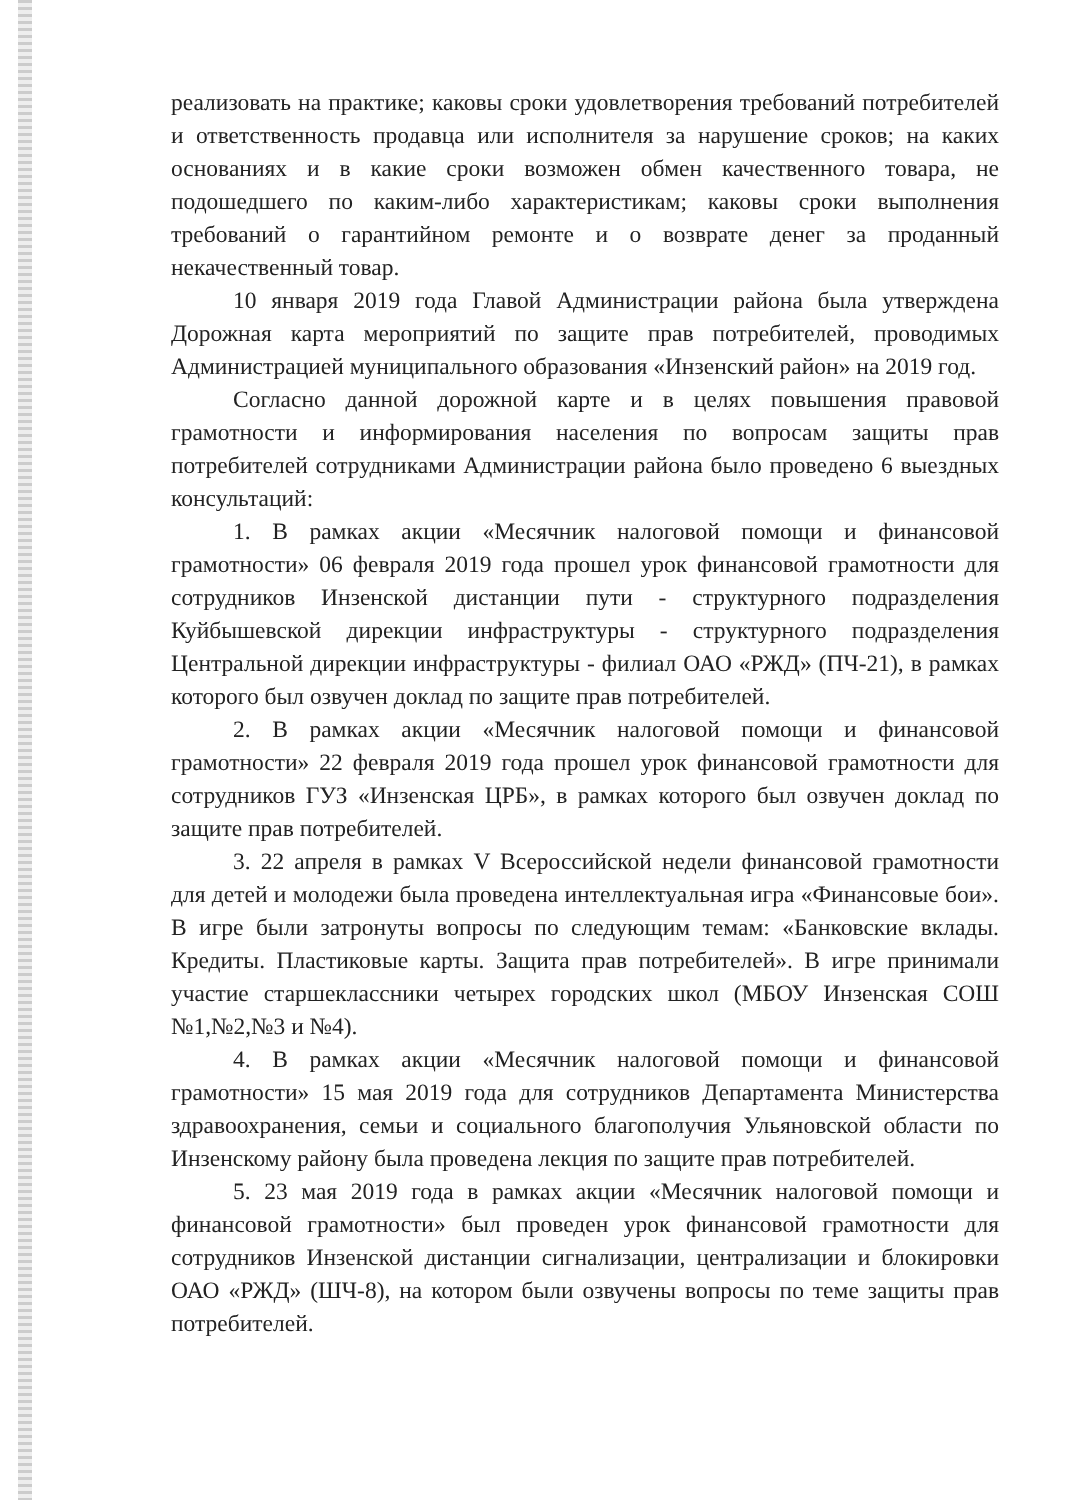реализовать на практике; каковы сроки удовлетворения требований потребителей и ответственность продавца или исполнителя за нарушение сроков; на каких основаниях и в какие сроки возможен обмен качественного товара, не подошедшего по каким-либо характеристикам; каковы сроки выполнения требований о гарантийном ремонте и о возврате денег за проданный некачественный товар.
10 января 2019 года Главой Администрации района была утверждена Дорожная карта мероприятий по защите прав потребителей, проводимых Администрацией муниципального образования «Инзенский район» на 2019 год.
Согласно данной дорожной карте и в целях повышения правовой грамотности и информирования населения по вопросам защиты прав потребителей сотрудниками Администрации района было проведено 6 выездных консультаций:
1. В рамках акции «Месячник налоговой помощи и финансовой грамотности» 06 февраля 2019 года прошел урок финансовой грамотности для сотрудников Инзенской дистанции пути - структурного подразделения Куйбышевской дирекции инфраструктуры - структурного подразделения Центральной дирекции инфраструктуры - филиал ОАО «РЖД» (ПЧ-21), в рамках которого был озвучен доклад по защите прав потребителей.
2. В рамках акции «Месячник налоговой помощи и финансовой грамотности» 22 февраля 2019 года прошел урок финансовой грамотности для сотрудников ГУЗ «Инзенская ЦРБ», в рамках которого был озвучен доклад по защите прав потребителей.
3. 22 апреля в рамках V Всероссийской недели финансовой грамотности для детей и молодежи была проведена интеллектуальная игра «Финансовые бои». В игре были затронуты вопросы по следующим темам: «Банковские вклады. Кредиты. Пластиковые карты. Защита прав потребителей». В игре принимали участие старшеклассники четырех городских школ (МБОУ Инзенская СОШ №1,№2,№3 и №4).
4. В рамках акции «Месячник налоговой помощи и финансовой грамотности» 15 мая 2019 года для сотрудников Департамента Министерства здравоохранения, семьи и социального благополучия Ульяновской области по Инзенскому району была проведена лекция по защите прав потребителей.
5. 23 мая 2019 года в рамках акции «Месячник налоговой помощи и финансовой грамотности» был проведен урок финансовой грамотности для сотрудников Инзенской дистанции сигнализации, централизации и блокировки ОАО «РЖД» (ШЧ-8), на котором были озвучены вопросы по теме защиты прав потребителей.